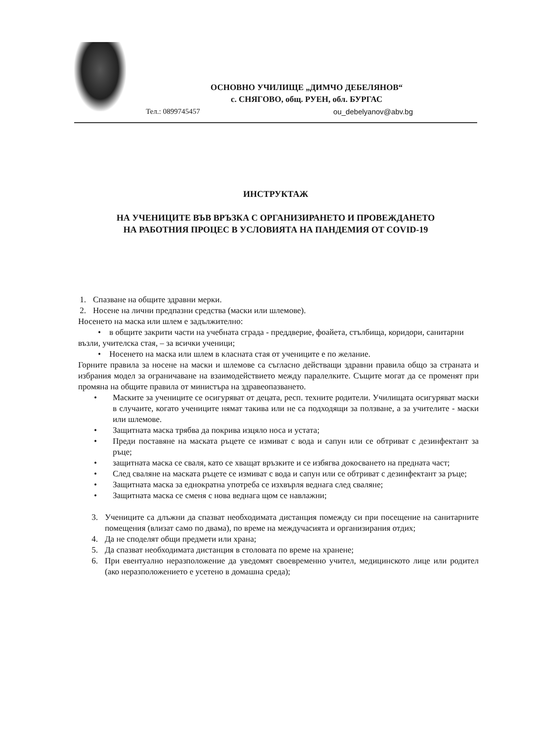ОСНОВНО УЧИЛИЩЕ „ДИМЧО ДЕБЕЛЯНОВ“
с. СНЯГОВО, общ. РУЕН, обл. БУРГАС
Тел.: 0899745457 ou_debelyanov@abv.bg
ИНСТРУКТАЖ
НА УЧЕНИЦИТЕ ВЪВ ВРЪЗКА С ОРГАНИЗИРАНЕТО И ПРОВЕЖДАНЕТО
НА РАБОТНИЯ ПРОЦЕС В УСЛОВИЯТА НА ПАНДЕМИЯ ОТ COVID-19
1. Спазване на общите здравни мерки.
2. Носене на лични предпазни средства (маски или шлемове).
Носенето на маска или шлем е задължително:
• в общите закрити части на учебната сграда - преддверие, фоайета, стълбища, коридори, санитарни възли, учителска стая, – за всички ученици;
• Носенето на маска или шлем в класната стая от учениците е по желание.
Горните правила за носене на маски и шлемове са съгласно действащи здравни правила общо за страната и избрания модел за ограничаване на взаимодействието между паралелките. Същите могат да се променят при промяна на общите правила от министъра на здравеопазването.
• Маските за учениците се осигуряват от децата, респ. техните родители. Училищата осигуряват маски в случаите, когато учениците нямат такива или не са подходящи за ползване, а за учителите - маски или шлемове.
• Защитната маска трябва да покрива изцяло носа и устата;
• Преди поставяне на маската ръцете се измиват с вода и сапун или се обтриват с дезинфектант за ръце;
• защитната маска се сваля, като се хващат връзките и се избягва докосването на предната част;
• След сваляне на маската ръцете се измиват с вода и сапун или се обтриват с дезинфектант за ръце;
• Защитната маска за еднократна употреба се изхвърля веднага след сваляне;
• Защитната маска се сменя с нова веднага щом се навлажни;
3. Учениците са длъжни да спазват необходимата дистанция помежду си при посещение на санитарните помещения (влизат само по двама), по време на междучасията и организирания отдих;
4. Да не споделят общи предмети или храна;
5. Да спазват необходимата дистанция в столовата по време на хранене;
6. При евентуално неразположение да уведомят своевременно учител, медицинското лице или родител (ако неразположението е усетено в домашна среда);